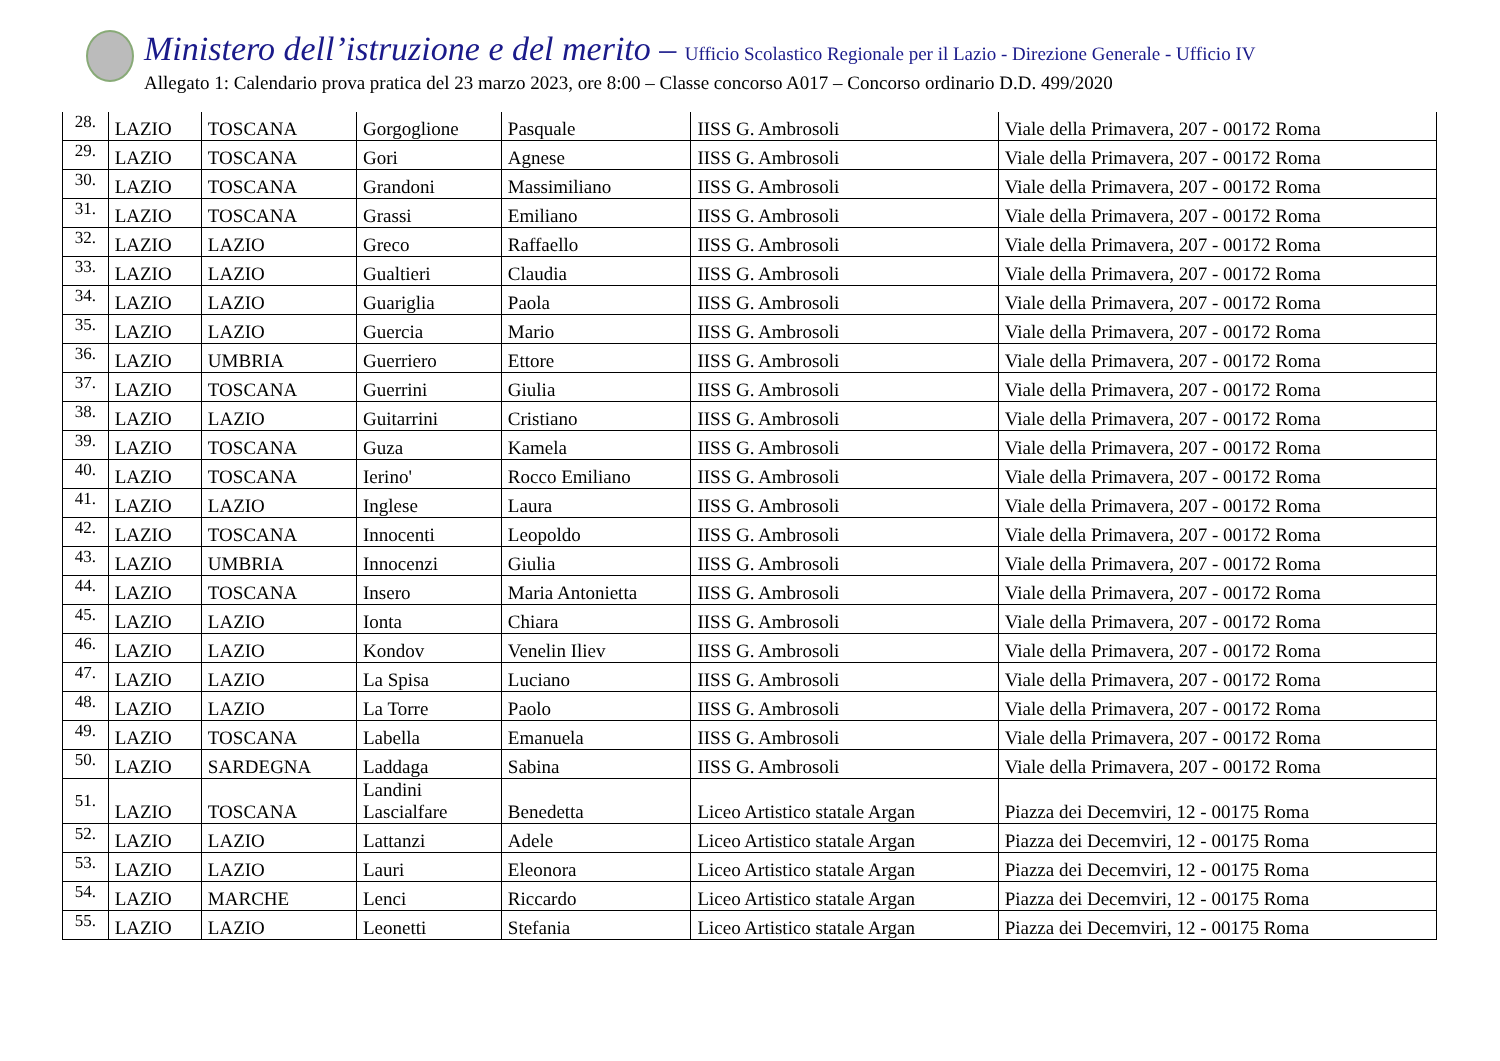Ministero dell’istruzione e del merito – Ufficio Scolastico Regionale per il Lazio - Direzione Generale - Ufficio IV
Allegato 1: Calendario prova pratica del 23 marzo 2023, ore 8:00 – Classe concorso A017 – Concorso ordinario D.D. 499/2020
| 28. | LAZIO | TOSCANA | Gorgoglione | Pasquale | IISS G. Ambrosoli | Viale della Primavera, 207 - 00172 Roma |
| 29. | LAZIO | TOSCANA | Gori | Agnese | IISS G. Ambrosoli | Viale della Primavera, 207 - 00172 Roma |
| 30. | LAZIO | TOSCANA | Grandoni | Massimiliano | IISS G. Ambrosoli | Viale della Primavera, 207 - 00172 Roma |
| 31. | LAZIO | TOSCANA | Grassi | Emiliano | IISS G. Ambrosoli | Viale della Primavera, 207 - 00172 Roma |
| 32. | LAZIO | LAZIO | Greco | Raffaello | IISS G. Ambrosoli | Viale della Primavera, 207 - 00172 Roma |
| 33. | LAZIO | LAZIO | Gualtieri | Claudia | IISS G. Ambrosoli | Viale della Primavera, 207 - 00172 Roma |
| 34. | LAZIO | LAZIO | Guariglia | Paola | IISS G. Ambrosoli | Viale della Primavera, 207 - 00172 Roma |
| 35. | LAZIO | LAZIO | Guercia | Mario | IISS G. Ambrosoli | Viale della Primavera, 207 - 00172 Roma |
| 36. | LAZIO | UMBRIA | Guerriero | Ettore | IISS G. Ambrosoli | Viale della Primavera, 207 - 00172 Roma |
| 37. | LAZIO | TOSCANA | Guerrini | Giulia | IISS G. Ambrosoli | Viale della Primavera, 207 - 00172 Roma |
| 38. | LAZIO | LAZIO | Guitarrini | Cristiano | IISS G. Ambrosoli | Viale della Primavera, 207 - 00172 Roma |
| 39. | LAZIO | TOSCANA | Guza | Kamela | IISS G. Ambrosoli | Viale della Primavera, 207 - 00172 Roma |
| 40. | LAZIO | TOSCANA | Ierino' | Rocco Emiliano | IISS G. Ambrosoli | Viale della Primavera, 207 - 00172 Roma |
| 41. | LAZIO | LAZIO | Inglese | Laura | IISS G. Ambrosoli | Viale della Primavera, 207 - 00172 Roma |
| 42. | LAZIO | TOSCANA | Innocenti | Leopoldo | IISS G. Ambrosoli | Viale della Primavera, 207 - 00172 Roma |
| 43. | LAZIO | UMBRIA | Innocenzi | Giulia | IISS G. Ambrosoli | Viale della Primavera, 207 - 00172 Roma |
| 44. | LAZIO | TOSCANA | Insero | Maria Antonietta | IISS G. Ambrosoli | Viale della Primavera, 207 - 00172 Roma |
| 45. | LAZIO | LAZIO | Ionta | Chiara | IISS G. Ambrosoli | Viale della Primavera, 207 - 00172 Roma |
| 46. | LAZIO | LAZIO | Kondov | Venelin Iliev | IISS G. Ambrosoli | Viale della Primavera, 207 - 00172 Roma |
| 47. | LAZIO | LAZIO | La Spisa | Luciano | IISS G. Ambrosoli | Viale della Primavera, 207 - 00172 Roma |
| 48. | LAZIO | LAZIO | La Torre | Paolo | IISS G. Ambrosoli | Viale della Primavera, 207 - 00172 Roma |
| 49. | LAZIO | TOSCANA | Labella | Emanuela | IISS G. Ambrosoli | Viale della Primavera, 207 - 00172 Roma |
| 50. | LAZIO | SARDEGNA | Laddaga | Sabina | IISS G. Ambrosoli | Viale della Primavera, 207 - 00172 Roma |
| 51. | LAZIO | TOSCANA | Landini Lascialfare | Benedetta | Liceo Artistico statale Argan | Piazza dei Decemviri, 12 - 00175 Roma |
| 52. | LAZIO | LAZIO | Lattanzi | Adele | Liceo Artistico statale Argan | Piazza dei Decemviri, 12 - 00175 Roma |
| 53. | LAZIO | LAZIO | Lauri | Eleonora | Liceo Artistico statale Argan | Piazza dei Decemviri, 12 - 00175 Roma |
| 54. | LAZIO | MARCHE | Lenci | Riccardo | Liceo Artistico statale Argan | Piazza dei Decemviri, 12 - 00175 Roma |
| 55. | LAZIO | LAZIO | Leonetti | Stefania | Liceo Artistico statale Argan | Piazza dei Decemviri, 12 - 00175 Roma |